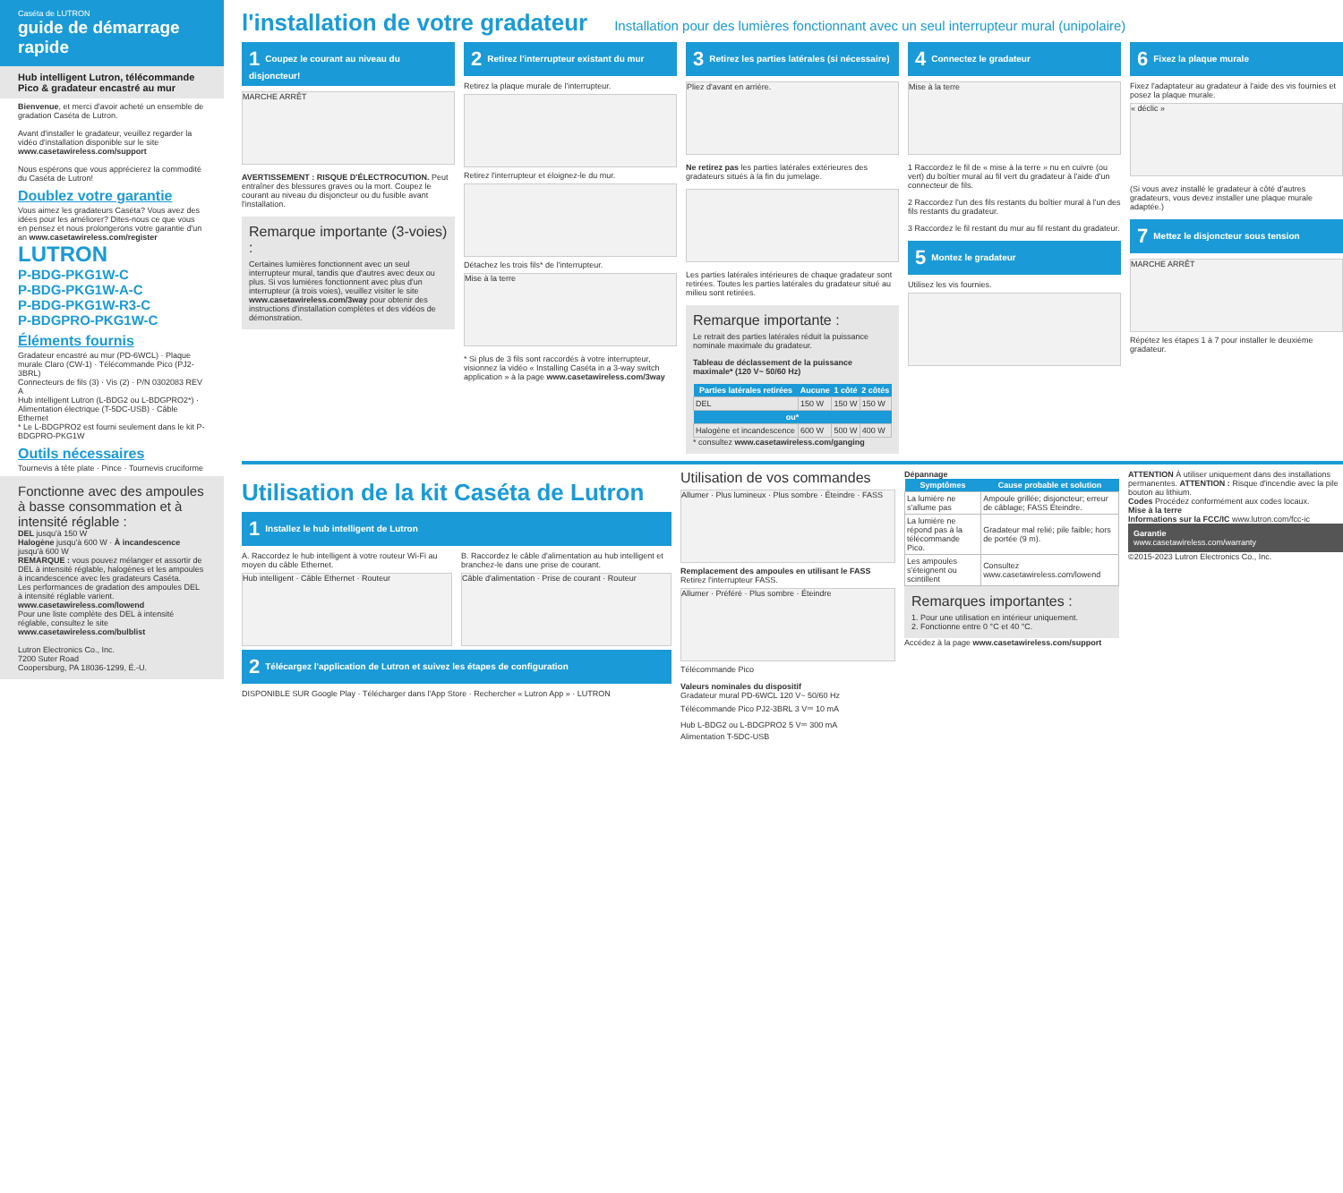Caséta de LUTRON
guide de démarrage rapide
Hub intelligent Lutron, télécommande Pico & gradateur encastré au mur
Bienvenue, et merci d'avoir acheté un ensemble de gradation Caséta de Lutron.
Avant d'installer le gradateur, veuillez regarder la vidéo d'installation disponible sur le site www.casetawireless.com/support
Nous espérons que vous apprécierez la commodité du Caséta de Lutron!
Doublez votre garantie
Vous aimez les gradateurs Caséta? Vous avez des idées pour les améliorer? Dites-nous ce que vous en pensez et nous prolongerons votre garantie d'un an www.casetawireless.com/register
LUTRON
P-BDG-PKG1W-C
P-BDG-PKG1W-A-C
P-BDG-PKG1W-R3-C
P-BDGPRO-PKG1W-C
Éléments fournis
Gradateur encastré au mur (PD-6WCL) · Plaque murale Claro (CW-1) · Télécommande Pico (PJ2-3BRL)
Connecteurs de fils (3) · Vis (2) · P/N 0302083 REV A
Hub intelligent Lutron (L-BDG2 ou L-BDGPRO2*) · Alimentation électrique (T-5DC-USB) · Câble Ethernet
* Le L-BDGPRO2 est fourni seulement dans le kit P-BDGPRO-PKG1W
Outils nécessaires
Tournevis à tête plate · Pince · Tournevis cruciforme
Fonctionne avec des ampoules à basse consommation et à intensité réglable :
DEL jusqu'à 150 W
Halogène jusqu'à 600 W · À incandescence jusqu'à 600 W
REMARQUE : vous pouvez mélanger et assortir de DEL à intensité réglable, halogènes et les ampoules à incandescence avec les gradateurs Caséta.
Les performances de gradation des ampoules DEL à intensité réglable varient. www.casetawireless.com/lowend
Pour une liste complète des DEL à intensité réglable, consultez le site www.casetawireless.com/bulblist
Lutron Electronics Co., Inc.
7200 Suter Road
Coopersburg, PA 18036-1299, É.-U.
l'installation de votre gradateur
Installation pour des lumières fonctionnant avec un seul interrupteur mural (unipolaire)
1 Coupez le courant au niveau du disjoncteur!
MARCHE ARRÊT
AVERTISSEMENT : RISQUE D'ÉLECTROCUTION. Peut entraîner des blessures graves ou la mort. Coupez le courant au niveau du disjoncteur ou du fusible avant l'installation.
Remarque importante (3-voies) :
Certaines lumières fonctionnent avec un seul interrupteur mural, tandis que d'autres avec deux ou plus. Si vos lumières fonctionnent avec plus d'un interrupteur (à trois voies), veuillez visiter le site www.casetawireless.com/3way pour obtenir des instructions d'installation complètes et des vidéos de démonstration.
2 Retirez l'interrupteur existant du mur
Retirez la plaque murale de l'interrupteur.
Retirez l'interrupteur et éloignez-le du mur.
Détachez les trois fils* de l'interrupteur.
Mise à la terre
* Si plus de 3 fils sont raccordés à votre interrupteur, visionnez la vidéo « Installing Caséta in a 3-way switch application » à la page www.casetawireless.com/3way
3 Retirez les parties latérales (si nécessaire)
Pliez d'avant en arrière.
Ne retirez pas les parties latérales extérieures des gradateurs situés à la fin du jumelage.
Les parties latérales intérieures de chaque gradateur sont retirées. Toutes les parties latérales du gradateur situé au milieu sont retirées.
Remarque importante :
Le retrait des parties latérales réduit la puissance nominale maximale du gradateur.
Tableau de déclassement de la puissance maximale* (120 V~ 50/60 Hz)
| Parties latérales retirées | Aucune | 1 côté | 2 côtés |
| --- | --- | --- | --- |
| DEL | 150 W | 150 W | 150 W |
| ou* | | | |
| Halogène et incandescence | 600 W | 500 W | 400 W |
* consultez www.casetawireless.com/ganging
4 Connectez le gradateur
Mise à la terre
1 Raccordez le fil de « mise à la terre » nu en cuivre (ou vert) du boîtier mural au fil vert du gradateur à l'aide d'un connecteur de fils.
2 Raccordez l'un des fils restants du boîtier mural à l'un des fils restants du gradateur.
3 Raccordez le fil restant du mur au fil restant du gradateur.
5 Montez le gradateur
Utilisez les vis fournies.
6 Fixez la plaque murale
Fixez l'adaptateur au gradateur à l'aide des vis fournies et posez la plaque murale.
« déclic »
(Si vous avez installé le gradateur à côté d'autres gradateurs, vous devez installer une plaque murale adaptée.)
7 Mettez le disjoncteur sous tension
MARCHE ARRÊT
Répétez les étapes 1 à 7 pour installer le deuxième gradateur.
Utilisation de la kit Caséta de Lutron
1 Installez le hub intelligent de Lutron
A. Raccordez le hub intelligent à votre routeur Wi-Fi au moyen du câble Ethernet.
Hub intelligent · Câble Ethernet · Routeur
B. Raccordez le câble d'alimentation au hub intelligent et branchez-le dans une prise de courant.
Câble d'alimentation · Prise de courant · Routeur
2 Télécargez l'application de Lutron et suivez les étapes de configuration
DISPONIBLE SUR Google Play · Télécharger dans l'App Store · Rechercher « Lutron App » · LUTRON
Utilisation de vos commandes
Allumer · Plus lumineux · Plus sombre · Éteindre · FASS
Remplacement des ampoules en utilisant le FASS Retirez l'interrupteur FASS.
Allumer · Préféré · Plus sombre · Éteindre
Télécommande Pico
Valeurs nominales du dispositif
Gradateur mural PD-6WCL 120 V~ 50/60 Hz
Télécommande Pico PJ2-3BRL 3 V⎓ 10 mA
Hub L-BDG2 ou L-BDGPRO2 5 V⎓ 300 mA
Alimentation T-5DC-USB
Dépannage
| Symptômes | Cause probable et solution |
| --- | --- |
| La lumière ne s'allume pas | Ampoule grillée; disjoncteur; erreur de câblage; FASS Éteindre. |
| La lumière ne répond pas à la télécommande Pico. | Gradateur mal relié; pile faible; hors de portée (9 m). |
| Les ampoules s'éteignent ou scintillent | Consultez www.casetawireless.com/lowend |
Remarques importantes :
1. Pour une utilisation en intérieur uniquement.
2. Fonctionne entre 0 °C et 40 °C.
Accédez à la page www.casetawireless.com/support
ATTENTION À utiliser uniquement dans des installations permanentes. ATTENTION : Risque d'incendie avec la pile bouton au lithium.
Codes Procédez conformément aux codes locaux.
Mise à la terre
Informations sur la FCC/IC www.lutron.com/fcc-ic
Garantie
www.casetawireless.com/warranty
©2015-2023 Lutron Electronics Co., Inc.